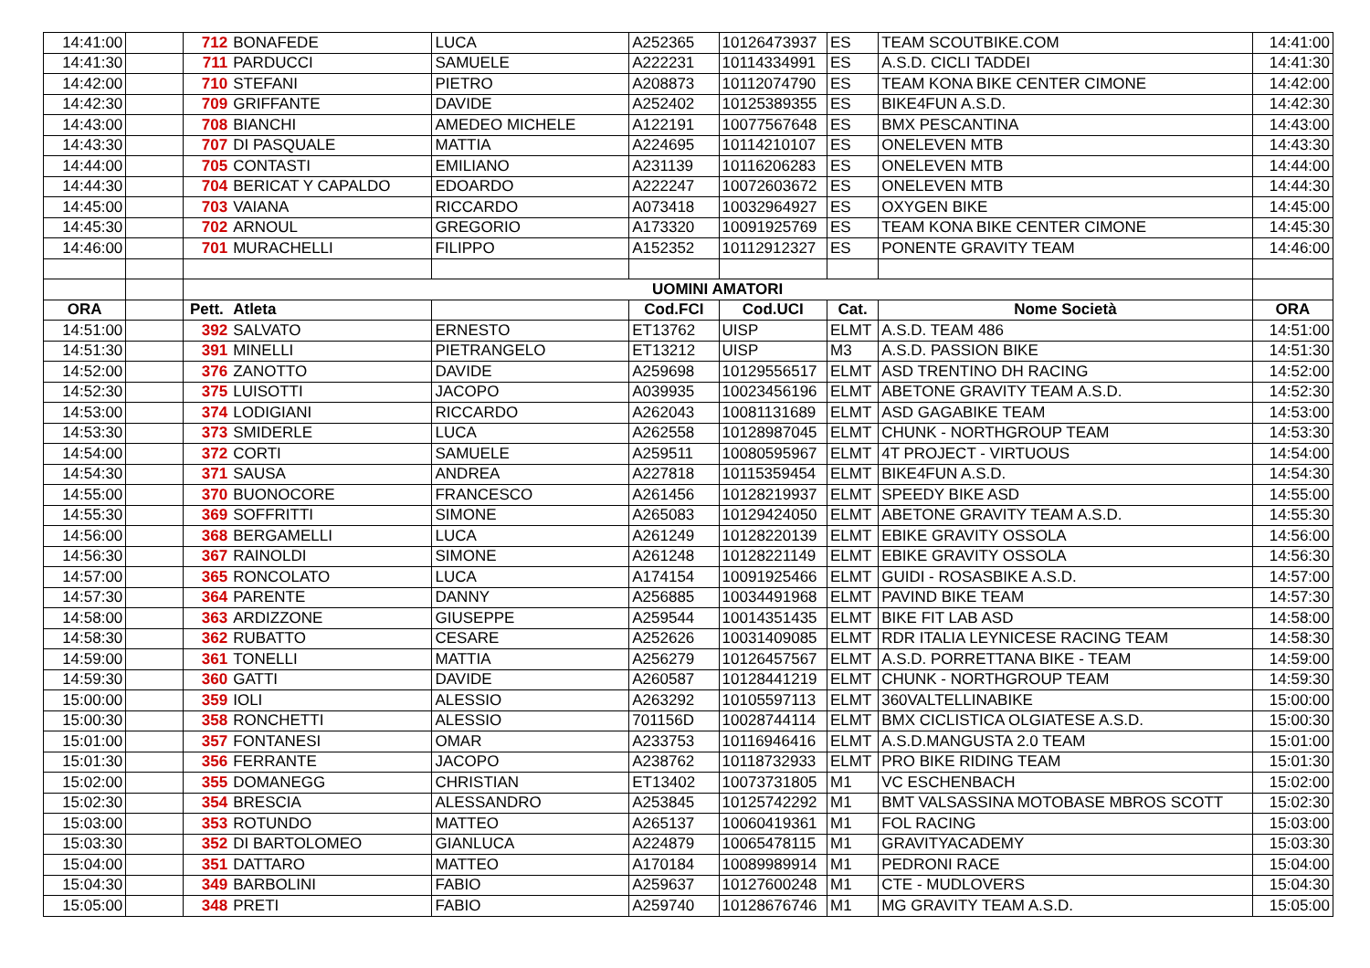| 14:41:00 | | 712 | BONAFEDE | LUCA | A252365 | 10126473937 | ES | TEAM SCOUTBIKE.COM | 14:41:00 |
| 14:41:30 | | 711 | PARDUCCI | SAMUELE | A222231 | 10114334991 | ES | A.S.D. CICLI TADDEI | 14:41:30 |
| 14:42:00 | | 710 | STEFANI | PIETRO | A208873 | 10112074790 | ES | TEAM KONA BIKE CENTER CIMONE | 14:42:00 |
| 14:42:30 | | 709 | GRIFFANTE | DAVIDE | A252402 | 10125389355 | ES | BIKE4FUN A.S.D. | 14:42:30 |
| 14:43:00 | | 708 | BIANCHI | AMEDEO MICHELE | A122191 | 10077567648 | ES | BMX PESCANTINA | 14:43:00 |
| 14:43:30 | | 707 | DI PASQUALE | MATTIA | A224695 | 10114210107 | ES | ONELEVEN MTB | 14:43:30 |
| 14:44:00 | | 705 | CONTASTI | EMILIANO | A231139 | 10116206283 | ES | ONELEVEN MTB | 14:44:00 |
| 14:44:30 | | 704 | BERICAT Y CAPALDO | EDOARDO | A222247 | 10072603672 | ES | ONELEVEN MTB | 14:44:30 |
| 14:45:00 | | 703 | VAIANA | RICCARDO | A073418 | 10032964927 | ES | OXYGEN BIKE | 14:45:00 |
| 14:45:30 | | 702 | ARNOUL | GREGORIO | A173320 | 10091925769 | ES | TEAM KONA BIKE CENTER CIMONE | 14:45:30 |
| 14:46:00 | | 701 | MURACHELLI | FILIPPO | A152352 | 10112912327 | ES | PONENTE GRAVITY TEAM | 14:46:00 |
| | | UOMINI AMATORI | | | | | | | |
| ORA | | Pett. | Atleta | | Cod.FCI | Cod.UCI | Cat. | Nome Società | ORA |
| 14:51:00 | | 392 | SALVATO | ERNESTO | ET13762 | UISP | ELMT | A.S.D. TEAM 486 | 14:51:00 |
| 14:51:30 | | 391 | MINELLI | PIETRANGELO | ET13212 | UISP | M3 | A.S.D. PASSION BIKE | 14:51:30 |
| 14:52:00 | | 376 | ZANOTTO | DAVIDE | A259698 | 10129556517 | ELMT | ASD TRENTINO DH RACING | 14:52:00 |
| 14:52:30 | | 375 | LUISOTTI | JACOPO | A039935 | 10023456196 | ELMT | ABETONE GRAVITY TEAM A.S.D. | 14:52:30 |
| 14:53:00 | | 374 | LODIGIANI | RICCARDO | A262043 | 10081131689 | ELMT | ASD GAGABIKE TEAM | 14:53:00 |
| 14:53:30 | | 373 | SMIDERLE | LUCA | A262558 | 10128987045 | ELMT | CHUNK - NORTHGROUP TEAM | 14:53:30 |
| 14:54:00 | | 372 | CORTI | SAMUELE | A259511 | 10080595967 | ELMT | 4T PROJECT - VIRTUOUS | 14:54:00 |
| 14:54:30 | | 371 | SAUSA | ANDREA | A227818 | 10115359454 | ELMT | BIKE4FUN A.S.D. | 14:54:30 |
| 14:55:00 | | 370 | BUONOCORE | FRANCESCO | A261456 | 10128219937 | ELMT | SPEEDY BIKE ASD | 14:55:00 |
| 14:55:30 | | 369 | SOFFRITTI | SIMONE | A265083 | 10129424050 | ELMT | ABETONE GRAVITY TEAM A.S.D. | 14:55:30 |
| 14:56:00 | | 368 | BERGAMELLI | LUCA | A261249 | 10128220139 | ELMT | EBIKE GRAVITY OSSOLA | 14:56:00 |
| 14:56:30 | | 367 | RAINOLDI | SIMONE | A261248 | 10128221149 | ELMT | EBIKE GRAVITY OSSOLA | 14:56:30 |
| 14:57:00 | | 365 | RONCOLATO | LUCA | A174154 | 10091925466 | ELMT | GUIDI - ROSASBIKE A.S.D. | 14:57:00 |
| 14:57:30 | | 364 | PARENTE | DANNY | A256885 | 10034491968 | ELMT | PAVIND BIKE TEAM | 14:57:30 |
| 14:58:00 | | 363 | ARDIZZONE | GIUSEPPE | A259544 | 10014351435 | ELMT | BIKE FIT LAB ASD | 14:58:00 |
| 14:58:30 | | 362 | RUBATTO | CESARE | A252626 | 10031409085 | ELMT | RDR ITALIA LEYNICESE RACING TEAM | 14:58:30 |
| 14:59:00 | | 361 | TONELLI | MATTIA | A256279 | 10126457567 | ELMT | A.S.D. PORRETTANA BIKE - TEAM | 14:59:00 |
| 14:59:30 | | 360 | GATTI | DAVIDE | A260587 | 10128441219 | ELMT | CHUNK - NORTHGROUP TEAM | 14:59:30 |
| 15:00:00 | | 359 | IOLI | ALESSIO | A263292 | 10105597113 | ELMT | 360VALTELLINABIKE | 15:00:00 |
| 15:00:30 | | 358 | RONCHETTI | ALESSIO | 701156D | 10028744114 | ELMT | BMX CICLISTICA OLGIATESE A.S.D. | 15:00:30 |
| 15:01:00 | | 357 | FONTANESI | OMAR | A233753 | 10116946416 | ELMT | A.S.D.MANGUSTA 2.0 TEAM | 15:01:00 |
| 15:01:30 | | 356 | FERRANTE | JACOPO | A238762 | 10118732933 | ELMT | PRO BIKE RIDING TEAM | 15:01:30 |
| 15:02:00 | | 355 | DOMANEGG | CHRISTIAN | ET13402 | 10073731805 | M1 | VC ESCHENBACH | 15:02:00 |
| 15:02:30 | | 354 | BRESCIA | ALESSANDRO | A253845 | 10125742292 | M1 | BMT VALSASSINA MOTOBASE MBROS SCOTT | 15:02:30 |
| 15:03:00 | | 353 | ROTUNDO | MATTEO | A265137 | 10060419361 | M1 | FOL RACING | 15:03:00 |
| 15:03:30 | | 352 | DI BARTOLOMEO | GIANLUCA | A224879 | 10065478115 | M1 | GRAVITYACADEMY | 15:03:30 |
| 15:04:00 | | 351 | DATTARO | MATTEO | A170184 | 10089989914 | M1 | PEDRONI RACE | 15:04:00 |
| 15:04:30 | | 349 | BARBOLINI | FABIO | A259637 | 10127600248 | M1 | CTE - MUDLOVERS | 15:04:30 |
| 15:05:00 | | 348 | PRETI | FABIO | A259740 | 10128676746 | M1 | MG GRAVITY TEAM A.S.D. | 15:05:00 |